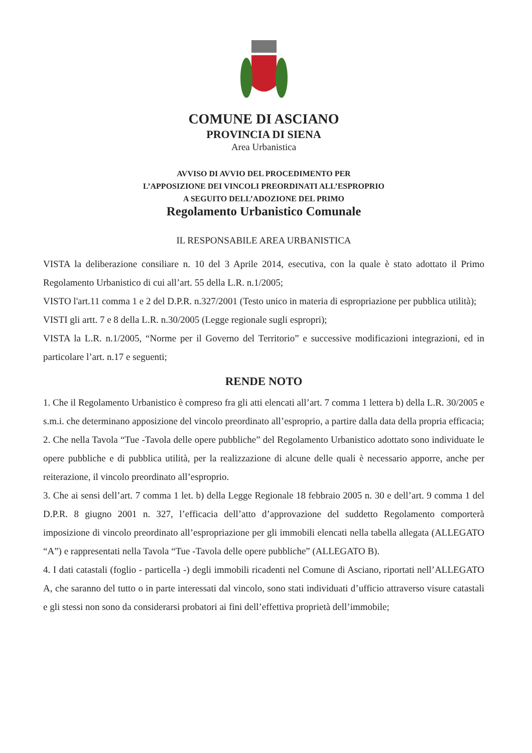COMUNE DI ASCIANO
PROVINCIA DI SIENA
Area Urbanistica
AVVISO DI AVVIO DEL PROCEDIMENTO PER
L’APPOSIZIONE DEI VINCOLI PREORDINATI ALL’ESPROPRIO
A SEGUITO DELL’ADOZIONE DEL PRIMO
Regolamento Urbanistico Comunale
IL RESPONSABILE AREA URBANISTICA
VISTA la deliberazione consiliare n. 10 del 3 Aprile 2014, esecutiva, con la quale è stato adottato il Primo Regolamento Urbanistico di cui all’art. 55 della L.R. n.1/2005;
VISTO l'art.11 comma 1 e 2 del D.P.R. n.327/2001 (Testo unico in materia di espropriazione per pubblica utilità);
VISTI gli artt. 7 e 8 della L.R. n.30/2005 (Legge regionale sugli espropri);
VISTA la L.R. n.1/2005, “Norme per il Governo del Territorio” e successive modificazioni integrazioni, ed in particolare l’art. n.17 e seguenti;
RENDE NOTO
1. Che il Regolamento Urbanistico è compreso fra gli atti elencati all’art. 7 comma 1 lettera b) della L.R. 30/2005 e s.m.i. che determinano apposizione del vincolo preordinato all’esproprio, a partire dalla data della propria efficacia;
2. Che nella Tavola “Tue -Tavola delle opere pubbliche” del Regolamento Urbanistico adottato sono individuate le opere pubbliche e di pubblica utilità, per la realizzazione di alcune delle quali è necessario apporre, anche per reiterazione, il vincolo preordinato all’esproprio.
3. Che ai sensi dell’art. 7 comma 1 let. b) della Legge Regionale 18 febbraio 2005 n. 30 e dell’art. 9 comma 1 del D.P.R. 8 giugno 2001 n. 327, l’efficacia dell’atto d’approvazione del suddetto Regolamento comporterà imposizione di vincolo preordinato all’espropriazione per gli immobili elencati nella tabella allegata (ALLEGATO “A”) e rappresentati nella Tavola “Tue -Tavola delle opere pubbliche” (ALLEGATO B).
4. I dati catastali (foglio - particella -) degli immobili ricadenti nel Comune di Asciano, riportati nell’ALLEGATO A, che saranno del tutto o in parte interessati dal vincolo, sono stati individuati d’ufficio attraverso visure catastali e gli stessi non sono da considerarsi probatori ai fini dell’effettiva proprietà dell’immobile;